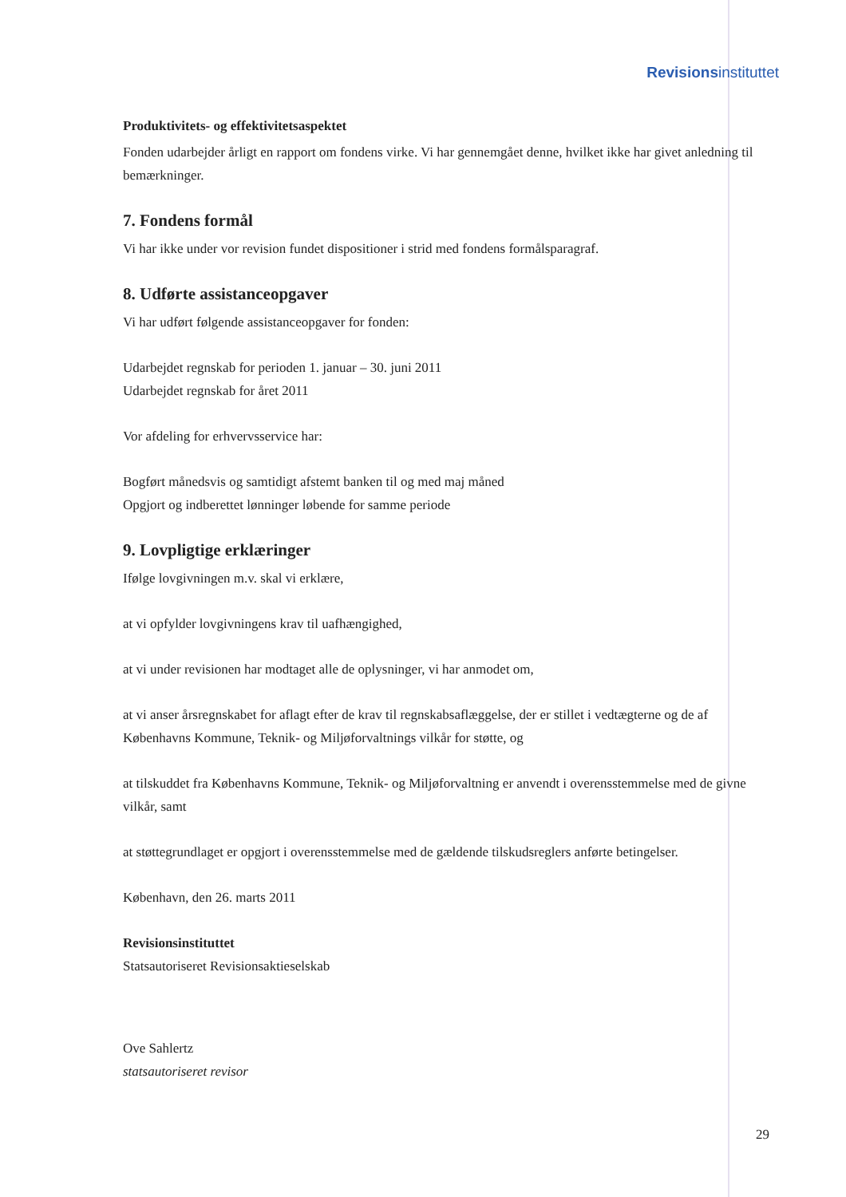Revisionsinstituttet
Produktivitets- og effektivitetsaspektet
Fonden udarbejder årligt en rapport om fondens virke. Vi har gennemgået denne, hvilket ikke har givet anledning til bemærkninger.
7. Fondens formål
Vi har ikke under vor revision fundet dispositioner i strid med fondens formålsparagraf.
8. Udførte assistanceopgaver
Vi har udført følgende assistanceopgaver for fonden:
Udarbejdet regnskab for perioden 1. januar – 30. juni 2011
Udarbejdet regnskab for året 2011
Vor afdeling for erhvervsservice har:
Bogført månedsvis og samtidigt afstemt banken til og med maj måned
Opgjort og indberettet lønninger løbende for samme periode
9. Lovpligtige erklæringer
Ifølge lovgivningen m.v. skal vi erklære,
at vi opfylder lovgivningens krav til uafhængighed,
at vi under revisionen har modtaget alle de oplysninger, vi har anmodet om,
at vi anser årsregnskabet for aflagt efter de krav til regnskabsaflæggelse, der er stillet i vedtægterne og de af Københavns Kommune, Teknik- og Miljøforvaltnings vilkår for støtte, og
at tilskuddet fra Københavns Kommune, Teknik- og Miljøforvaltning er anvendt i overensstemmelse med de givne vilkår, samt
at støttegrundlaget er opgjort i overensstemmelse med de gældende tilskudsreglers anførte betingelser.
København, den 26. marts 2011
Revisionsinstituttet
Statsautoriseret Revisionsaktieselskab
Ove Sahlertz
statsautoriseret revisor
29